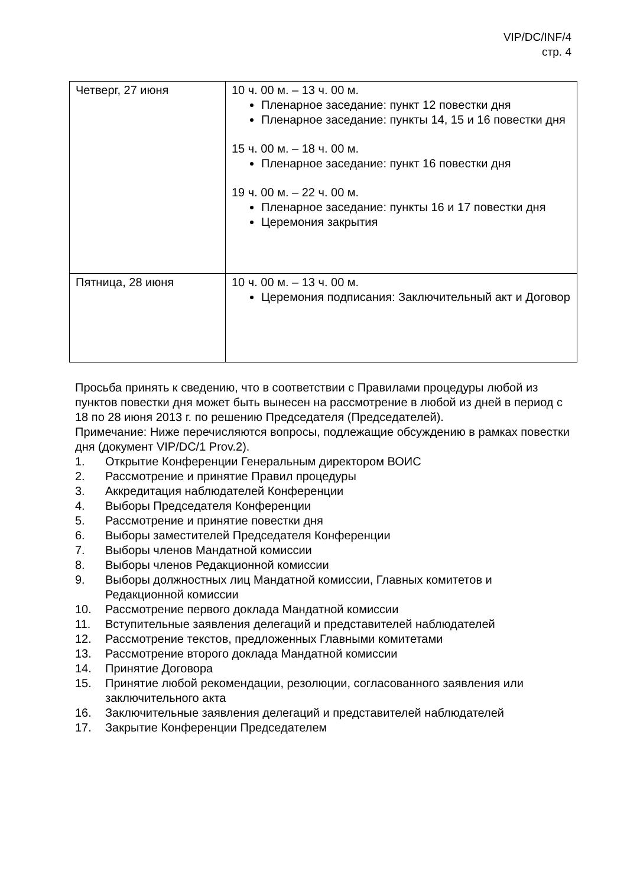VIP/DC/INF/4
стр. 4
| Четверг, 27 июня | 10 ч. 00 м. – 13 ч. 00 м. Пленарное заседание: пункт 12 повестки дня Пленарное заседание: пункты 14, 15 и 16 повестки дня 15 ч. 00 м. – 18 ч. 00 м. Пленарное заседание: пункт 16 повестки дня 19 ч. 00 м. – 22 ч. 00 м. Пленарное заседание: пункты 16 и 17 повестки дня Церемония закрытия |
| Пятница, 28 июня | 10 ч. 00 м. – 13 ч. 00 м. Церемония подписания: Заключительный акт и Договор |
Просьба принять к сведению, что в соответствии с Правилами процедуры любой из пунктов повестки дня может быть вынесен на рассмотрение в любой из дней в период с 18 по 28 июня 2013 г. по решению Председателя (Председателей).
Примечание: Ниже перечисляются вопросы, подлежащие обсуждению в рамках повестки дня (документ VIP/DC/1 Prov.2).
1. Открытие Конференции Генеральным директором ВОИС
2. Рассмотрение и принятие Правил процедуры
3. Аккредитация наблюдателей Конференции
4. Выборы Председателя Конференции
5. Рассмотрение и принятие повестки дня
6. Выборы заместителей Председателя Конференции
7. Выборы членов Мандатной комиссии
8. Выборы членов Редакционной комиссии
9. Выборы должностных лиц Мандатной комиссии, Главных комитетов и Редакционной комиссии
10. Рассмотрение первого доклада Мандатной комиссии
11. Вступительные заявления делегаций и представителей наблюдателей
12. Рассмотрение текстов, предложенных Главными комитетами
13. Рассмотрение второго доклада Мандатной комиссии
14. Принятие Договора
15. Принятие любой рекомендации, резолюции, согласованного заявления или заключительного акта
16. Заключительные заявления делегаций и представителей наблюдателей
17. Закрытие Конференции Председателем